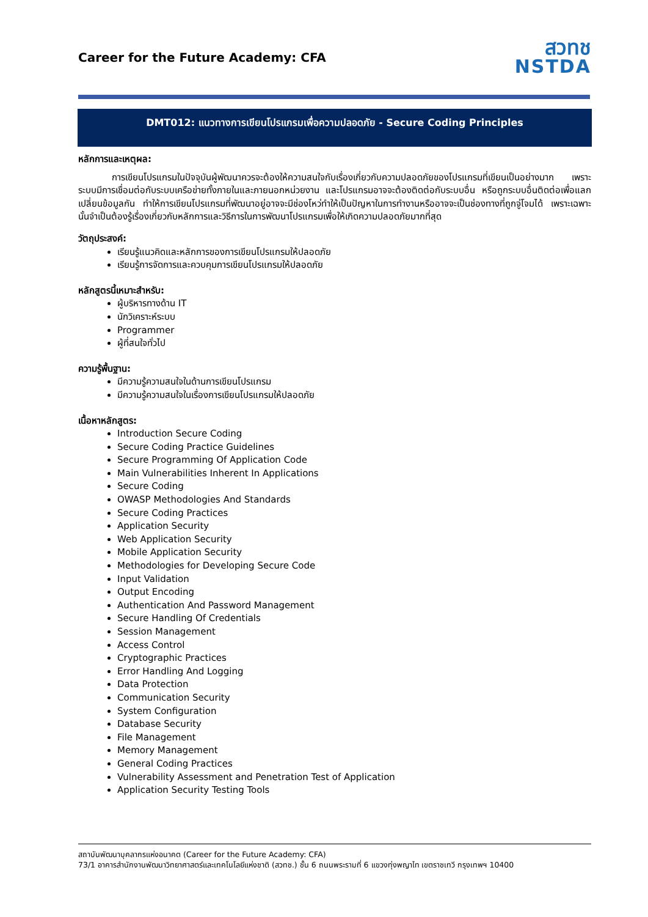Career for the Future Academy: CFA
สวทช
NSTDA
DMT012: แนวทางการเขียนโปรแกรมเพื่อความปลอดภัย - Secure Coding Principles
หลักการและเหตุผล:
การเขียนโปรแกรมในปัจจุบันผู้พัฒนาควรจะต้องให้ความสนใจกับเรื่องเกี่ยวกับความปลอดภัยของโปรแกรมที่เขียนเป็นอย่างมาก เพราะระบบมีการเชื่อมต่อกับระบบเครือข่ายทั้งภายในและภายนอกหน่วยงาน และโปรแกรมอาจจะต้องติดต่อกับระบบอื่น หรือถูกระบบอื่นติดต่อเพื่อแลกเปลี่ยนข้อมูลกัน ทำให้การเขียนโปรแกรมที่พัฒนาอยู่อาจจะมีช่องโหว่ทำให้เป็นปัญหาในการทำงานหรืออาจจะเป็นช่องทางที่ถูกจู่โจมได้ เพราะเฉพาะนั้นจำเป็นต้องรู้เรื่องเกี่ยวกับหลักการและวิธีการในการพัฒนาโปรแกรมเพื่อให้เกิดความปลอดภัยมากที่สุด
วัตถุประสงค์:
เรียนรู้แนวคิดและหลักการของการเขียนโปรแกรมให้ปลอดภัย
เรียนรู้การจัดการและควบคุมการเขียนโปรแกรมให้ปลอดภัย
หลักสูตรนี้เหมาะสำหรับ:
ผู้บริหารทางด้าน IT
นักวิเคราะห์ระบบ
Programmer
ผู้ที่สนใจทั่วไป
ความรู้พื้นฐาน:
มีความรู้ความสนใจในด้านการเขียนโปรแกรม
มีความรู้ความสนใจในเรื่องการเขียนโปรแกรมให้ปลอดภัย
เนื้อหาหลักสูตร:
Introduction Secure Coding
Secure Coding Practice Guidelines
Secure Programming Of Application Code
Main Vulnerabilities Inherent In Applications
Secure Coding
OWASP Methodologies And Standards
Secure Coding Practices
Application Security
Web Application Security
Mobile Application Security
Methodologies for Developing Secure Code
Input Validation
Output Encoding
Authentication And Password Management
Secure Handling Of Credentials
Session Management
Access Control
Cryptographic Practices
Error Handling And Logging
Data Protection
Communication Security
System Configuration
Database Security
File Management
Memory Management
General Coding Practices
Vulnerability Assessment and Penetration Test of Application
Application Security Testing Tools
สถาบันพัฒนาบุคลากรแห่งอนาคต (Career for the Future Academy: CFA)
73/1 อาคารสำนักงานพัฒนาวิทยาศาสตร์และเทคโนโลยีแห่งชาติ (สวทช.) ชั้น 6 ถนนพระรามที่ 6 แขวงทุ่งพญาไท เขตราชเทวี กรุงเทพฯ 10400